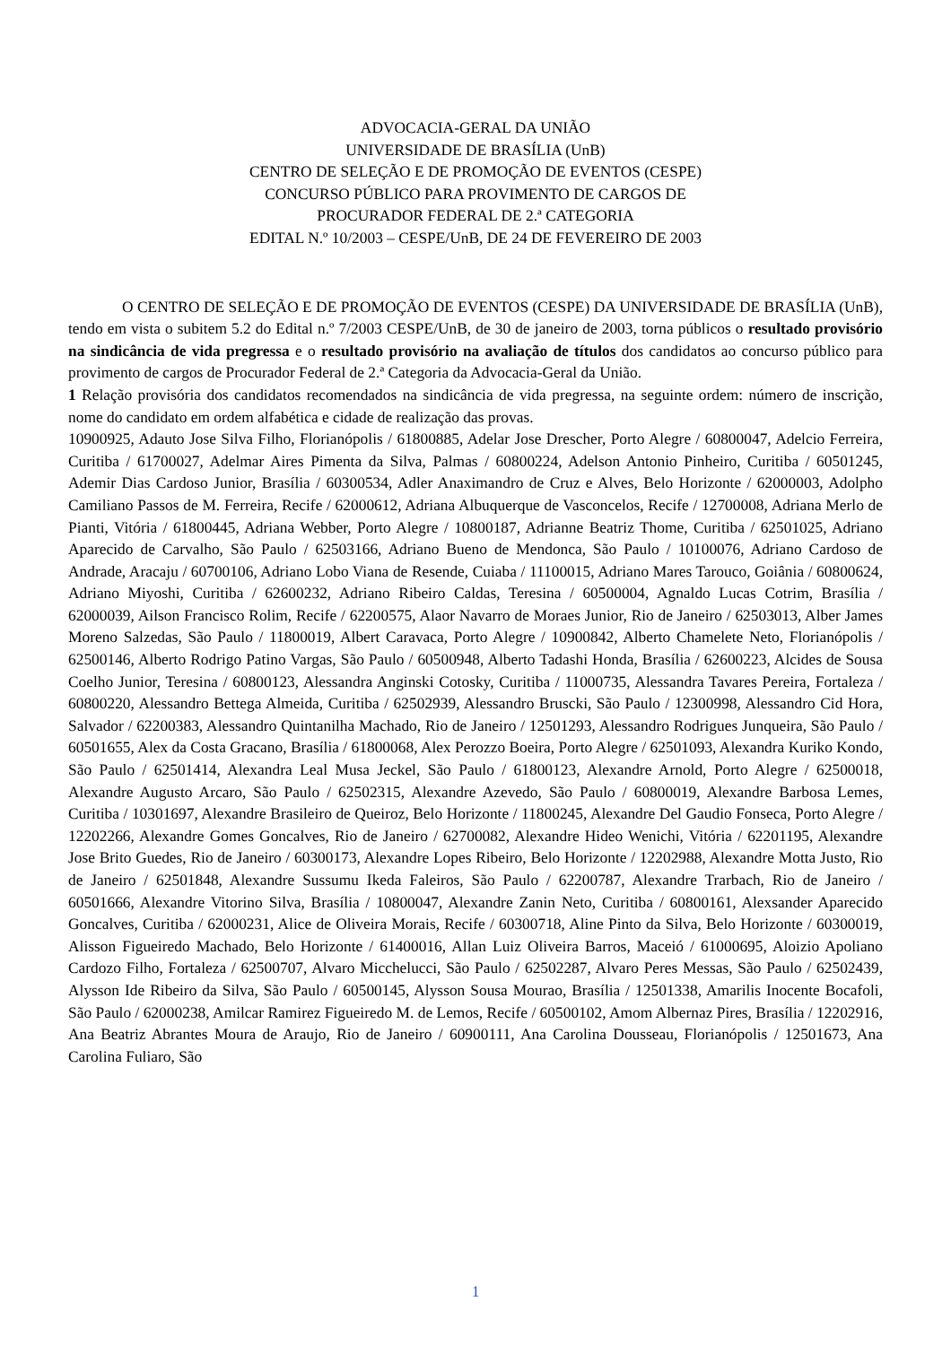ADVOCACIA-GERAL DA UNIÃO
UNIVERSIDADE DE BRASÍLIA (UnB)
CENTRO DE SELEÇÃO E DE PROMOÇÃO DE EVENTOS (CESPE)
CONCURSO PÚBLICO PARA PROVIMENTO DE CARGOS DE
PROCURADOR FEDERAL DE 2.ª CATEGORIA
EDITAL N.º 10/2003 – CESPE/UnB, DE 24 DE FEVEREIRO DE 2003
O CENTRO DE SELEÇÃO E DE PROMOÇÃO DE EVENTOS (CESPE) DA UNIVERSIDADE DE BRASÍLIA (UnB), tendo em vista o subitem 5.2 do Edital n.º 7/2003 CESPE/UnB, de 30 de janeiro de 2003, torna públicos o resultado provisório na sindicância de vida pregressa e o resultado provisório na avaliação de títulos dos candidatos ao concurso público para provimento de cargos de Procurador Federal de 2.ª Categoria da Advocacia-Geral da União.
1 Relação provisória dos candidatos recomendados na sindicância de vida pregressa, na seguinte ordem: número de inscrição, nome do candidato em ordem alfabética e cidade de realização das provas.
10900925, Adauto Jose Silva Filho, Florianópolis / 61800885, Adelar Jose Drescher, Porto Alegre / 60800047, Adelcio Ferreira, Curitiba / 61700027, Adelmar Aires Pimenta da Silva, Palmas / 60800224, Adelson Antonio Pinheiro, Curitiba / 60501245, Ademir Dias Cardoso Junior, Brasília / 60300534, Adler Anaximandro de Cruz e Alves, Belo Horizonte / 62000003, Adolpho Camiliano Passos de M. Ferreira, Recife / 62000612, Adriana Albuquerque de Vasconcelos, Recife / 12700008, Adriana Merlo de Pianti, Vitória / 61800445, Adriana Webber, Porto Alegre / 10800187, Adrianne Beatriz Thome, Curitiba / 62501025, Adriano Aparecido de Carvalho, São Paulo / 62503166, Adriano Bueno de Mendonca, São Paulo / 10100076, Adriano Cardoso de Andrade, Aracaju / 60700106, Adriano Lobo Viana de Resende, Cuiaba / 11100015, Adriano Mares Tarouco, Goiânia / 60800624, Adriano Miyoshi, Curitiba / 62600232, Adriano Ribeiro Caldas, Teresina / 60500004, Agnaldo Lucas Cotrim, Brasília / 62000039, Ailson Francisco Rolim, Recife / 62200575, Alaor Navarro de Moraes Junior, Rio de Janeiro / 62503013, Alber James Moreno Salzedas, São Paulo / 11800019, Albert Caravaca, Porto Alegre / 10900842, Alberto Chamelete Neto, Florianópolis / 62500146, Alberto Rodrigo Patino Vargas, São Paulo / 60500948, Alberto Tadashi Honda, Brasília / 62600223, Alcides de Sousa Coelho Junior, Teresina / 60800123, Alessandra Anginski Cotosky, Curitiba / 11000735, Alessandra Tavares Pereira, Fortaleza / 60800220, Alessandro Bettega Almeida, Curitiba / 62502939, Alessandro Bruscki, São Paulo / 12300998, Alessandro Cid Hora, Salvador / 62200383, Alessandro Quintanilha Machado, Rio de Janeiro / 12501293, Alessandro Rodrigues Junqueira, São Paulo / 60501655, Alex da Costa Gracano, Brasília / 61800068, Alex Perozzo Boeira, Porto Alegre / 62501093, Alexandra Kuriko Kondo, São Paulo / 62501414, Alexandra Leal Musa Jeckel, São Paulo / 61800123, Alexandre Arnold, Porto Alegre / 62500018, Alexandre Augusto Arcaro, São Paulo / 62502315, Alexandre Azevedo, São Paulo / 60800019, Alexandre Barbosa Lemes, Curitiba / 10301697, Alexandre Brasileiro de Queiroz, Belo Horizonte / 11800245, Alexandre Del Gaudio Fonseca, Porto Alegre / 12202266, Alexandre Gomes Goncalves, Rio de Janeiro / 62700082, Alexandre Hideo Wenichi, Vitória / 62201195, Alexandre Jose Brito Guedes, Rio de Janeiro / 60300173, Alexandre Lopes Ribeiro, Belo Horizonte / 12202988, Alexandre Motta Justo, Rio de Janeiro / 62501848, Alexandre Sussumu Ikeda Faleiros, São Paulo / 62200787, Alexandre Trarbach, Rio de Janeiro / 60501666, Alexandre Vitorino Silva, Brasília / 10800047, Alexandre Zanin Neto, Curitiba / 60800161, Alexsander Aparecido Goncalves, Curitiba / 62000231, Alice de Oliveira Morais, Recife / 60300718, Aline Pinto da Silva, Belo Horizonte / 60300019, Alisson Figueiredo Machado, Belo Horizonte / 61400016, Allan Luiz Oliveira Barros, Maceió / 61000695, Aloizio Apoliano Cardozo Filho, Fortaleza / 62500707, Alvaro Micchelucci, São Paulo / 62502287, Alvaro Peres Messas, São Paulo / 62502439, Alysson Ide Ribeiro da Silva, São Paulo / 60500145, Alysson Sousa Mourao, Brasília / 12501338, Amarilis Inocente Bocafoli, São Paulo / 62000238, Amilcar Ramirez Figueiredo M. de Lemos, Recife / 60500102, Amom Albernaz Pires, Brasília / 12202916, Ana Beatriz Abrantes Moura de Araujo, Rio de Janeiro / 60900111, Ana Carolina Dousseau, Florianópolis / 12501673, Ana Carolina Fuliaro, São
1